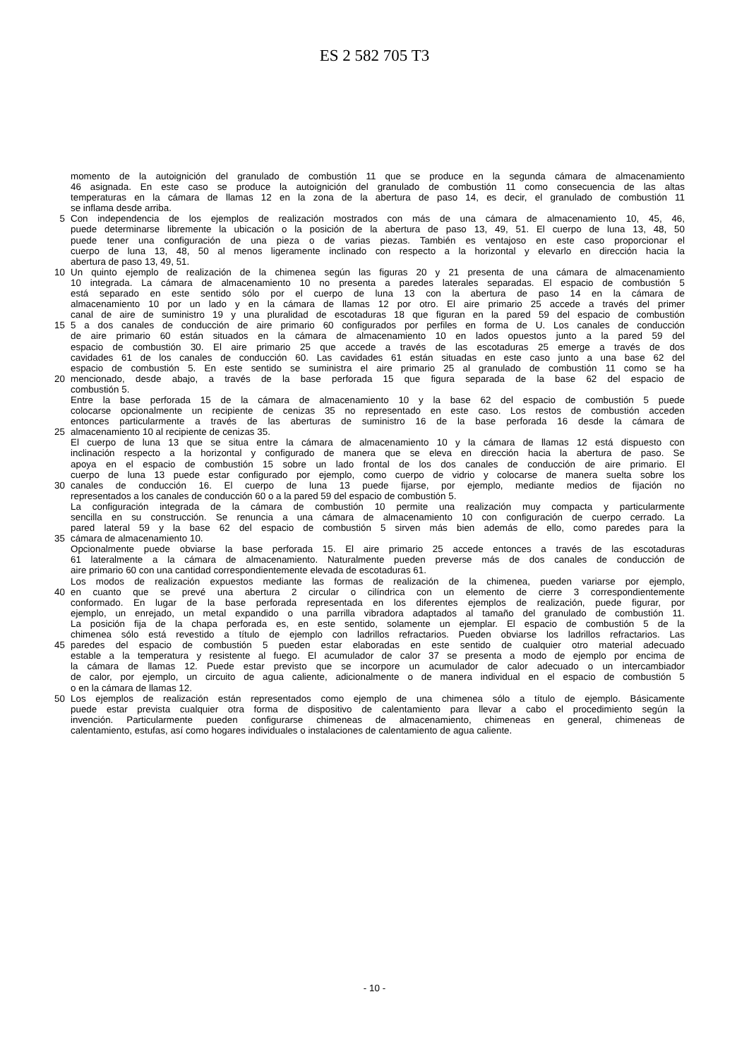ES 2 582 705 T3
momento de la autoignición del granulado de combustión 11 que se produce en la segunda cámara de almacenamiento
46 asignada. En este caso se produce la autoignición del granulado de combustión 11 como consecuencia de las altas
temperaturas en la cámara de llamas 12 en la zona de la abertura de paso 14, es decir, el granulado de combustión 11
se inflama desde arriba.
5 Con independencia de los ejemplos de realización mostrados con más de una cámara de almacenamiento 10, 45, 46,
puede determinarse libremente la ubicación o la posición de la abertura de paso 13, 49, 51. El cuerpo de luna 13, 48, 50
puede tener una configuración de una pieza o de varias piezas. También es ventajoso en este caso proporcionar el
cuerpo de luna 13, 48, 50 al menos ligeramente inclinado con respecto a la horizontal y elevarlo en dirección hacia la
abertura de paso 13, 49, 51.
10 Un quinto ejemplo de realización de la chimenea según las figuras 20 y 21 presenta de una cámara de almacenamiento
10 integrada. La cámara de almacenamiento 10 no presenta a paredes laterales separadas. El espacio de combustión 5
está separado en este sentido sólo por el cuerpo de luna 13 con la abertura de paso 14 en la cámara de
almacenamiento 10 por un lado y en la cámara de llamas 12 por otro. El aire primario 25 accede a través del primer
canal de aire de suministro 19 y una pluralidad de escotaduras 18 que figuran en la pared 59 del espacio de combustión
15 5 a dos canales de conducción de aire primario 60 configurados por perfiles en forma de U. Los canales de conducción
de aire primario 60 están situados en la cámara de almacenamiento 10 en lados opuestos junto a la pared 59 del
espacio de combustión 30. El aire primario 25 que accede a través de las escotaduras 25 emerge a través de dos
cavidades 61 de los canales de conducción 60. Las cavidades 61 están situadas en este caso junto a una base 62 del
espacio de combustión 5. En este sentido se suministra el aire primario 25 al granulado de combustión 11 como se ha
20 mencionado, desde abajo, a través de la base perforada 15 que figura separada de la base 62 del espacio de
combustión 5.
Entre la base perforada 15 de la cámara de almacenamiento 10 y la base 62 del espacio de combustión 5 puede
colocarse opcionalmente un recipiente de cenizas 35 no representado en este caso. Los restos de combustión acceden
entonces particularmente a través de las aberturas de suministro 16 de la base perforada 16 desde la cámara de
25 almacenamiento 10 al recipiente de cenizas 35.
El cuerpo de luna 13 que se situa entre la cámara de almacenamiento 10 y la cámara de llamas 12 está dispuesto con
inclinación respecto a la horizontal y configurado de manera que se eleva en dirección hacia la abertura de paso. Se
apoya en el espacio de combustión 15 sobre un lado frontal de los dos canales de conducción de aire primario. El
cuerpo de luna 13 puede estar configurado por ejemplo, como cuerpo de vidrio y colocarse de manera suelta sobre los
30 canales de conducción 16. El cuerpo de luna 13 puede fijarse, por ejemplo, mediante medios de fijación no
representados a los canales de conducción 60 o a la pared 59 del espacio de combustión 5.
La configuración integrada de la cámara de combustión 10 permite una realización muy compacta y particularmente
sencilla en su construcción. Se renuncia a una cámara de almacenamiento 10 con configuración de cuerpo cerrado. La
pared lateral 59 y la base 62 del espacio de combustión 5 sirven más bien además de ello, como paredes para la
35 cámara de almacenamiento 10.
Opcionalmente puede obviarse la base perforada 15. El aire primario 25 accede entonces a través de las escotaduras
61 lateralmente a la cámara de almacenamiento. Naturalmente pueden preverse más de dos canales de conducción de
aire primario 60 con una cantidad correspondientemente elevada de escotaduras 61.
Los modos de realización expuestos mediante las formas de realización de la chimenea, pueden variarse por ejemplo,
40 en cuanto que se prevé una abertura 2 circular o cilíndrica con un elemento de cierre 3 correspondientemente
conformado. En lugar de la base perforada representada en los diferentes ejemplos de realización, puede figurar, por
ejemplo, un enrejado, un metal expandido o una parrilla vibradora adaptados al tamaño del granulado de combustión 11.
La posición fija de la chapa perforada es, en este sentido, solamente un ejemplar. El espacio de combustión 5 de la
chimenea sólo está revestido a título de ejemplo con ladrillos refractarios. Pueden obviarse los ladrillos refractarios. Las
45 paredes del espacio de combustión 5 pueden estar elaboradas en este sentido de cualquier otro material adecuado
estable a la temperatura y resistente al fuego. El acumulador de calor 37 se presenta a modo de ejemplo por encima de
la cámara de llamas 12. Puede estar previsto que se incorpore un acumulador de calor adecuado o un intercambiador
de calor, por ejemplo, un circuito de agua caliente, adicionalmente o de manera individual en el espacio de combustión 5
o en la cámara de llamas 12.
50 Los ejemplos de realización están representados como ejemplo de una chimenea sólo a título de ejemplo. Básicamente
puede estar prevista cualquier otra forma de dispositivo de calentamiento para llevar a cabo el procedimiento según la
invención. Particularmente pueden configurarse chimeneas de almacenamiento, chimeneas en general, chimeneas de
calentamiento, estufas, así como hogares individuales o instalaciones de calentamiento de agua caliente.
- 10 -